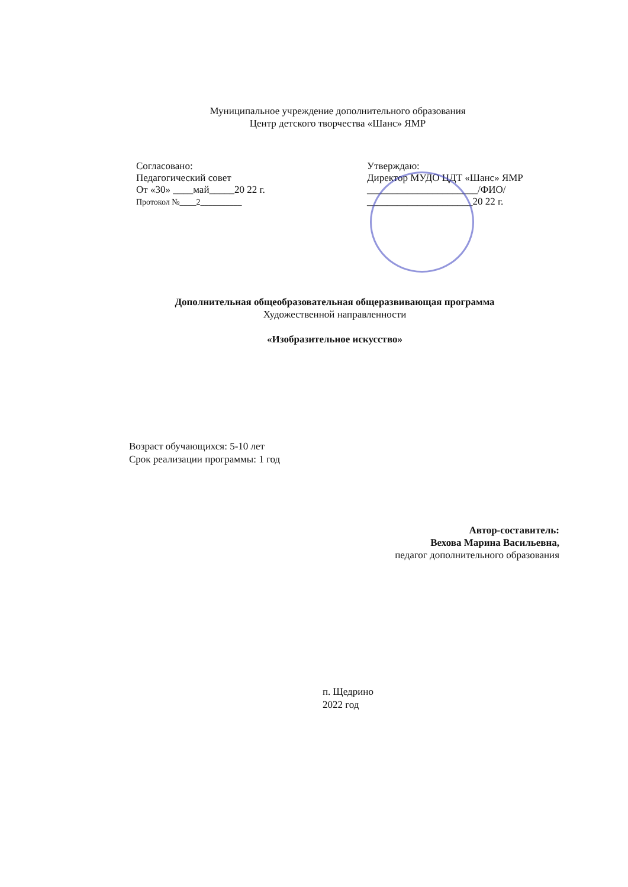Муниципальное учреждение дополнительного образования
Центр детского творчества «Шанс» ЯМР
Согласовано:
Педагогический совет
От «30» ____май_____20 22 г.
Протокол №____2__________
Утверждаю:
Директор МУДО ЦДТ «Шанс» ЯМР
______________________/ФИО/
_____________________20 22 г.
Дополнительная общеобразовательная общеразвивающая программа
Художественной направленности
«Изобразительное искусство»
Возраст обучающихся: 5-10 лет
Срок реализации программы: 1 год
Автор-составитель:
Вехова Марина Васильевна,
педагог дополнительного образования
п. Щедрино
2022 год